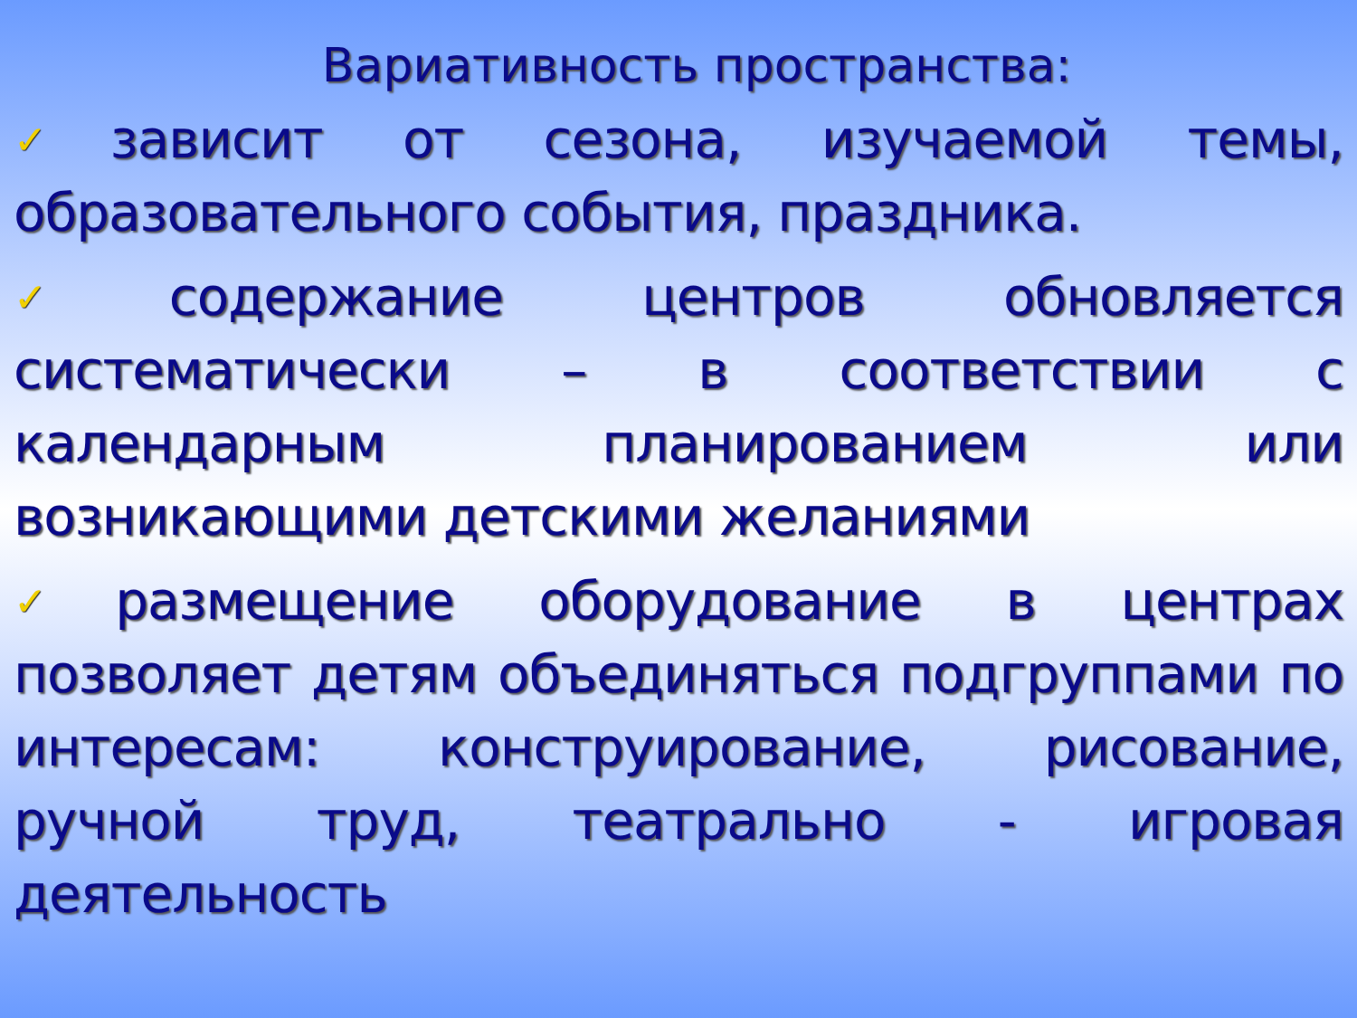Вариативность пространства:
✓зависит от сезона, изучаемой темы, образовательного события, праздника.
✓содержание центров обновляется систематически – в соответствии с календарным планированием или возникающими детскими желаниями
✓размещение оборудование в центрах позволяет детям объединяться подгруппами по интересам: конструирование, рисование, ручной труд, театрально - игровая деятельность